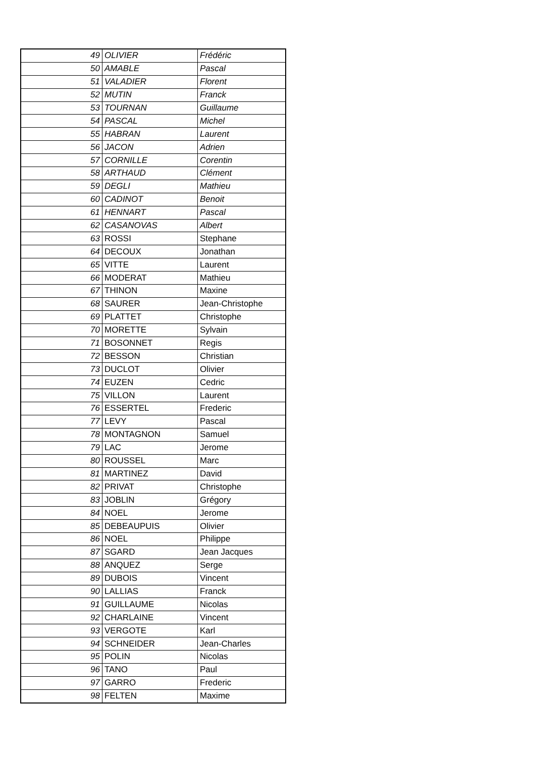| 49 | OLIVIER | Frédéric |
| 50 | AMABLE | Pascal |
| 51 | VALADIER | Florent |
| 52 | MUTIN | Franck |
| 53 | TOURNAN | Guillaume |
| 54 | PASCAL | Michel |
| 55 | HABRAN | Laurent |
| 56 | JACON | Adrien |
| 57 | CORNILLE | Corentin |
| 58 | ARTHAUD | Clément |
| 59 | DEGLI | Mathieu |
| 60 | CADINOT | Benoit |
| 61 | HENNART | Pascal |
| 62 | CASANOVAS | Albert |
| 63 | ROSSI | Stephane |
| 64 | DECOUX | Jonathan |
| 65 | VITTE | Laurent |
| 66 | MODERAT | Mathieu |
| 67 | THINON | Maxine |
| 68 | SAURER | Jean-Christophe |
| 69 | PLATTET | Christophe |
| 70 | MORETTE | Sylvain |
| 71 | BOSONNET | Regis |
| 72 | BESSON | Christian |
| 73 | DUCLOT | Olivier |
| 74 | EUZEN | Cedric |
| 75 | VILLON | Laurent |
| 76 | ESSERTEL | Frederic |
| 77 | LEVY | Pascal |
| 78 | MONTAGNON | Samuel |
| 79 | LAC | Jerome |
| 80 | ROUSSEL | Marc |
| 81 | MARTINEZ | David |
| 82 | PRIVAT | Christophe |
| 83 | JOBLIN | Grégory |
| 84 | NOEL | Jerome |
| 85 | DEBEAUPUIS | Olivier |
| 86 | NOEL | Philippe |
| 87 | SGARD | Jean Jacques |
| 88 | ANQUEZ | Serge |
| 89 | DUBOIS | Vincent |
| 90 | LALLIAS | Franck |
| 91 | GUILLAUME | Nicolas |
| 92 | CHARLAINE | Vincent |
| 93 | VERGOTE | Karl |
| 94 | SCHNEIDER | Jean-Charles |
| 95 | POLIN | Nicolas |
| 96 | TANO | Paul |
| 97 | GARRO | Frederic |
| 98 | FELTEN | Maxime |